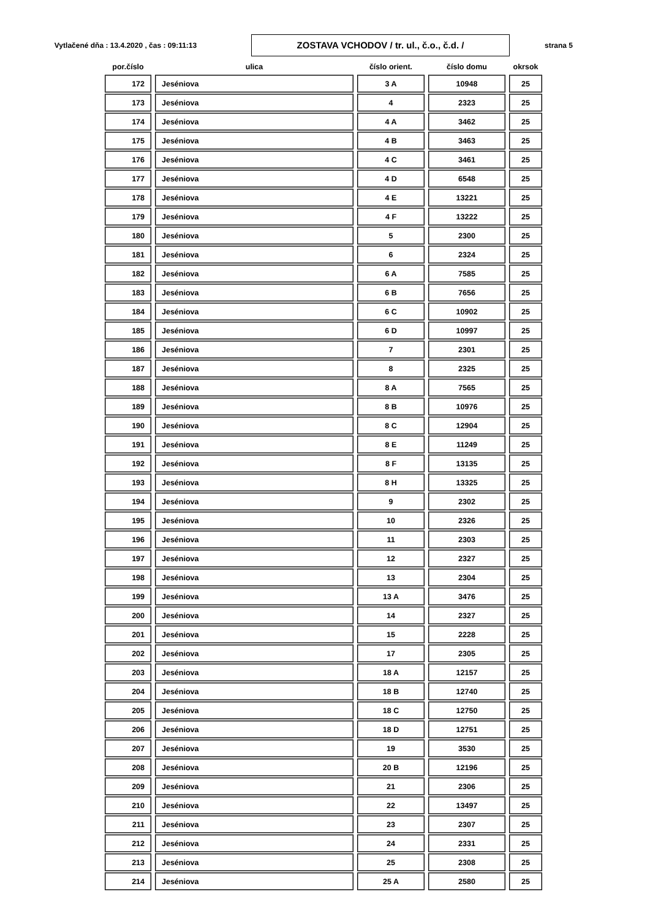Vytlačené dňa : 13.4.2020 , čas : 09:11:13
ZOSTAVA VCHODOV / tr. ul., č.o., č.d. /
strana 5
| por.číslo | ulica | číslo orient. | číslo domu | okrsok |
| --- | --- | --- | --- | --- |
| 172 | Jeséniova | 3 A | 10948 | 25 |
| 173 | Jeséniova | 4 | 2323 | 25 |
| 174 | Jeséniova | 4 A | 3462 | 25 |
| 175 | Jeséniova | 4 B | 3463 | 25 |
| 176 | Jeséniova | 4 C | 3461 | 25 |
| 177 | Jeséniova | 4 D | 6548 | 25 |
| 178 | Jeséniova | 4 E | 13221 | 25 |
| 179 | Jeséniova | 4 F | 13222 | 25 |
| 180 | Jeséniova | 5 | 2300 | 25 |
| 181 | Jeséniova | 6 | 2324 | 25 |
| 182 | Jeséniova | 6 A | 7585 | 25 |
| 183 | Jeséniova | 6 B | 7656 | 25 |
| 184 | Jeséniova | 6 C | 10902 | 25 |
| 185 | Jeséniova | 6 D | 10997 | 25 |
| 186 | Jeséniova | 7 | 2301 | 25 |
| 187 | Jeséniova | 8 | 2325 | 25 |
| 188 | Jeséniova | 8 A | 7565 | 25 |
| 189 | Jeséniova | 8 B | 10976 | 25 |
| 190 | Jeséniova | 8 C | 12904 | 25 |
| 191 | Jeséniova | 8 E | 11249 | 25 |
| 192 | Jeséniova | 8 F | 13135 | 25 |
| 193 | Jeséniova | 8 H | 13325 | 25 |
| 194 | Jeséniova | 9 | 2302 | 25 |
| 195 | Jeséniova | 10 | 2326 | 25 |
| 196 | Jeséniova | 11 | 2303 | 25 |
| 197 | Jeséniova | 12 | 2327 | 25 |
| 198 | Jeséniova | 13 | 2304 | 25 |
| 199 | Jeséniova | 13 A | 3476 | 25 |
| 200 | Jeséniova | 14 | 2327 | 25 |
| 201 | Jeséniova | 15 | 2228 | 25 |
| 202 | Jeséniova | 17 | 2305 | 25 |
| 203 | Jeséniova | 18 A | 12157 | 25 |
| 204 | Jeséniova | 18 B | 12740 | 25 |
| 205 | Jeséniova | 18 C | 12750 | 25 |
| 206 | Jeséniova | 18 D | 12751 | 25 |
| 207 | Jeséniova | 19 | 3530 | 25 |
| 208 | Jeséniova | 20 B | 12196 | 25 |
| 209 | Jeséniova | 21 | 2306 | 25 |
| 210 | Jeséniova | 22 | 13497 | 25 |
| 211 | Jeséniova | 23 | 2307 | 25 |
| 212 | Jeséniova | 24 | 2331 | 25 |
| 213 | Jeséniova | 25 | 2308 | 25 |
| 214 | Jeséniova | 25 A | 2580 | 25 |